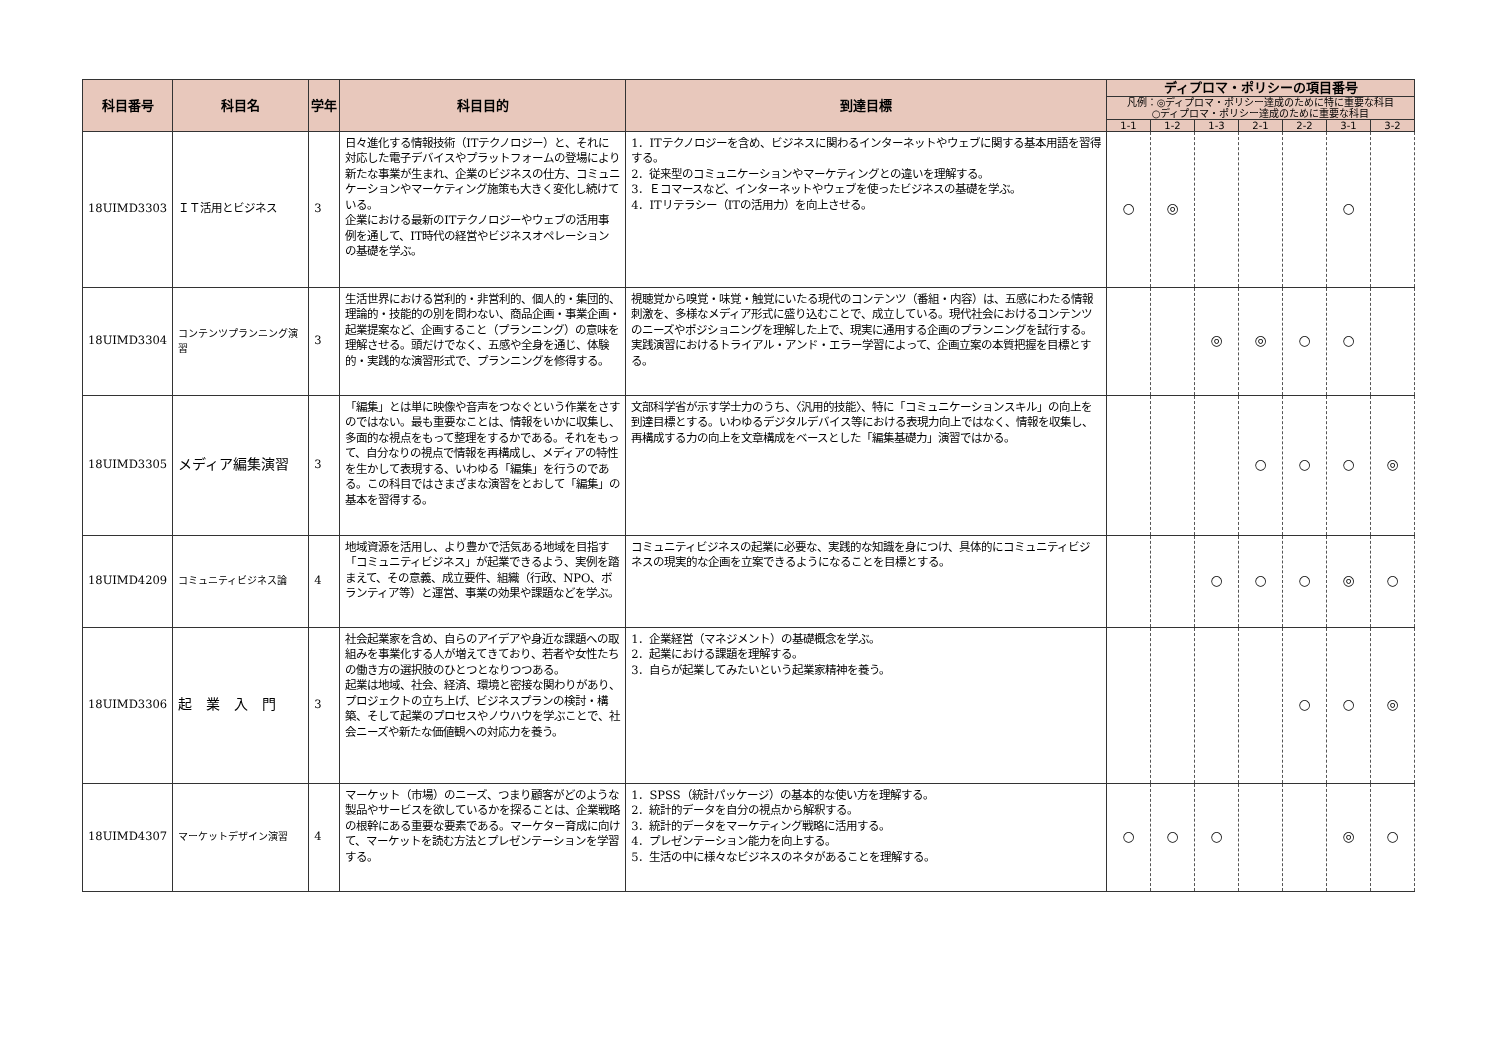| 科目番号 | 科目名 | 学年 | 科目目的 | 到達目標 | ディプロマ・ポリシーの項目番号 | | | | | | |
| --- | --- | --- | --- | --- | --- | --- | --- | --- | --- | --- | --- |
| | | | | | 凡例：◎ディプロマ・ポリシー達成のために特に重要な科目 ○ディプロマ・ポリシー達成のために重要な科目 | | | | | | |
| | | | | | 1-1 | 1-2 | 1-3 | 2-1 | 2-2 | 3-1 | 3-2 |
| 18UIMD3303 | ＩＴ活用とビジネス | 3 | 日々進化する情報技術（ITテクノロジー）と、それに対応した電子デバイスやプラットフォームの登場により新たな事業が生まれ、企業のビジネスの仕方、コミュニケーションやマーケティング施策も大きく変化し続けている。 企業における最新のITテクノロジーやウェブの活用事例を通して、IT時代の経営やビジネスオペレーションの基礎を学ぶ。 | 1．ITテクノロジーを含め、ビジネスに関わるインターネットやウェブに関する基本用語を習得する。 2．従来型のコミュニケーションやマーケティングとの違いを理解する。 3．Ｅコマースなど、インターネットやウェブを使ったビジネスの基礎を学ぶ。 4．ITリテラシー（ITの活用力）を向上させる。 | ○ | ◎ | | | | ○ | |
| 18UIMD3304 | コンテンツプランニング演習 | 3 | 生活世界における営利的・非営利的、個人的・集団的、理論的・技能的の別を問わない、商品企画・事業企画・起業提案など、企画すること（プランニング）の意味を理解させる。頭だけでなく、五感や全身を通じ、体験的・実践的な演習形式で、プランニングを修得する。 | 視聴覚から嗅覚・味覚・触覚にいたる現代のコンテンツ（番組・内容）は、五感にわたる情報刺激を、多様なメディア形式に盛り込むことで、成立している。現代社会におけるコンテンツのニーズやポジショニングを理解した上で、現実に通用する企画のプランニングを試行する。実践演習におけるトライアル・アンド・エラー学習によって、企画立案の本質把握を目標とする。 | | | ◎ | ◎ | ○ | ○ | |
| 18UIMD3305 | メディア編集演習 | 3 | 「編集」とは単に映像や音声をつなぐという作業をさすのではない。最も重要なことは、情報をいかに収集し、多面的な視点をもって整理をするかである。それをもって、自分なりの視点で情報を再構成し、メディアの特性を生かして表現する、いわゆる「編集」を行うのである。この科目ではさまざまな演習をとおして「編集」の基本を習得する。 | 文部科学省が示す学士力のうち、〈汎用的技能〉、特に「コミュニケーションスキル」の向上を到達目標とする。いわゆるデジタルデバイス等における表現力向上ではなく、情報を収集し、再構成する力の向上を文章構成をベースとした「編集基礎力」演習ではかる。 | | | | ○ | ○ | ○ | ◎ |
| 18UIMD4209 | コミュニティビジネス論 | 4 | 地域資源を活用し、より豊かで活気ある地域を目指す「コミュニティビジネス」が起業できるよう、実例を踏まえて、その意義、成立要件、組織（行政、NPO、ボランティア等）と運営、事業の効果や課題などを学ぶ。 | コミュニティビジネスの起業に必要な、実践的な知識を身につけ、具体的にコミュニティビジネスの現実的な企画を立案できるようになることを目標とする。 | | | ○ | ○ | ○ | ◎ | ○ |
| 18UIMD3306 | 起 業 入 門 | 3 | 社会起業家を含め、自らのアイデアや身近な課題への取組みを事業化する人が増えてきており、若者や女性たちの働き方の選択肢のひとつとなりつつある。 起業は地域、社会、経済、環境と密接な関わりがあり、プロジェクトの立ち上げ、ビジネスプランの検討・構築、そして起業のプロセスやノウハウを学ぶことで、社会ニーズや新たな価値観への対応力を養う。 | 1．企業経営（マネジメント）の基礎概念を学ぶ。 2．起業における課題を理解する。 3．自らが起業してみたいという起業家精神を養う。 | | | | | ○ | ○ | ◎ |
| 18UIMD4307 | マーケットデザイン演習 | 4 | マーケット（市場）のニーズ、つまり顧客がどのような製品やサービスを欲しているかを探ることは、企業戦略の根幹にある重要な要素である。マーケター育成に向けて、マーケットを読む方法とプレゼンテーションを学習する。 | 1．SPSS（統計パッケージ）の基本的な使い方を理解する。 2．統計的データを自分の視点から解釈する。 3．統計的データをマーケティング戦略に活用する。 4．プレゼンテーション能力を向上する。 5．生活の中に様々なビジネスのネタがあることを理解する。 | ○ | ○ | ○ | | | ◎ | ○ |